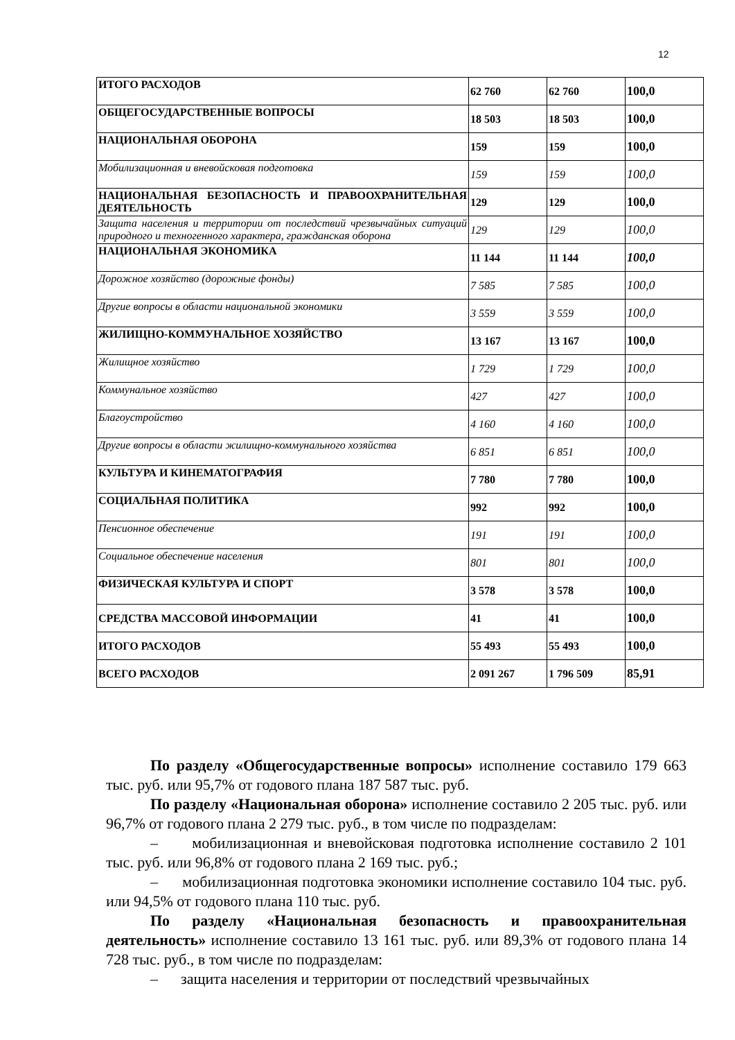12
| ИТОГО РАСХОДОВ | 62 760 | 62 760 | 100,0 |
| ОБЩЕГОСУДАРСТВЕННЫЕ ВОПРОСЫ | 18 503 | 18 503 | 100,0 |
| НАЦИОНАЛЬНАЯ ОБОРОНА | 159 | 159 | 100,0 |
| Мобилизационная и вневойсковая подготовка | 159 | 159 | 100,0 |
| НАЦИОНАЛЬНАЯ БЕЗОПАСНОСТЬ И ПРАВООХРАНИТЕЛЬНАЯ ДЕЯТЕЛЬНОСТЬ | 129 | 129 | 100,0 |
| Защита населения и территории от последствий чрезвычайных ситуаций природного и техногенного характера, гражданская оборона | 129 | 129 | 100,0 |
| НАЦИОНАЛЬНАЯ ЭКОНОМИКА | 11 144 | 11 144 | 100,0 |
| Дорожное хозяйство (дорожные фонды) | 7 585 | 7 585 | 100,0 |
| Другие вопросы в области национальной экономики | 3 559 | 3 559 | 100,0 |
| ЖИЛИЩНО-КОММУНАЛЬНОЕ ХОЗЯЙСТВО | 13 167 | 13 167 | 100,0 |
| Жилищное хозяйство | 1 729 | 1 729 | 100,0 |
| Коммунальное хозяйство | 427 | 427 | 100,0 |
| Благоустройство | 4 160 | 4 160 | 100,0 |
| Другие вопросы в области жилищно-коммунального хозяйства | 6 851 | 6 851 | 100,0 |
| КУЛЬТУРА И КИНЕМАТОГРАФИЯ | 7 780 | 7 780 | 100,0 |
| СОЦИАЛЬНАЯ ПОЛИТИКА | 992 | 992 | 100,0 |
| Пенсионное обеспечение | 191 | 191 | 100,0 |
| Социальное обеспечение населения | 801 | 801 | 100,0 |
| ФИЗИЧЕСКАЯ КУЛЬТУРА И СПОРТ | 3 578 | 3 578 | 100,0 |
| СРЕДСТВА МАССОВОЙ ИНФОРМАЦИИ | 41 | 41 | 100,0 |
| ИТОГО РАСХОДОВ | 55 493 | 55 493 | 100,0 |
| ВСЕГО РАСХОДОВ | 2 091 267 | 1 796 509 | 85,91 |
По разделу «Общегосударственные вопросы» исполнение составило 179 663 тыс. руб. или 95,7% от годового плана 187 587 тыс. руб.
По разделу «Национальная оборона» исполнение составило 2 205 тыс. руб. или 96,7% от годового плана 2 279 тыс. руб., в том числе по подразделам:
– мобилизационная и вневойсковая подготовка исполнение составило 2 101 тыс. руб. или 96,8% от годового плана 2 169 тыс. руб.;
– мобилизационная подготовка экономики исполнение составило 104 тыс. руб. или 94,5% от годового плана 110 тыс. руб.
По разделу «Национальная безопасность и правоохранительная деятельность» исполнение составило 13 161 тыс. руб. или 89,3% от годового плана 14 728 тыс. руб., в том числе по подразделам:
– защита населения и территории от последствий чрезвычайных